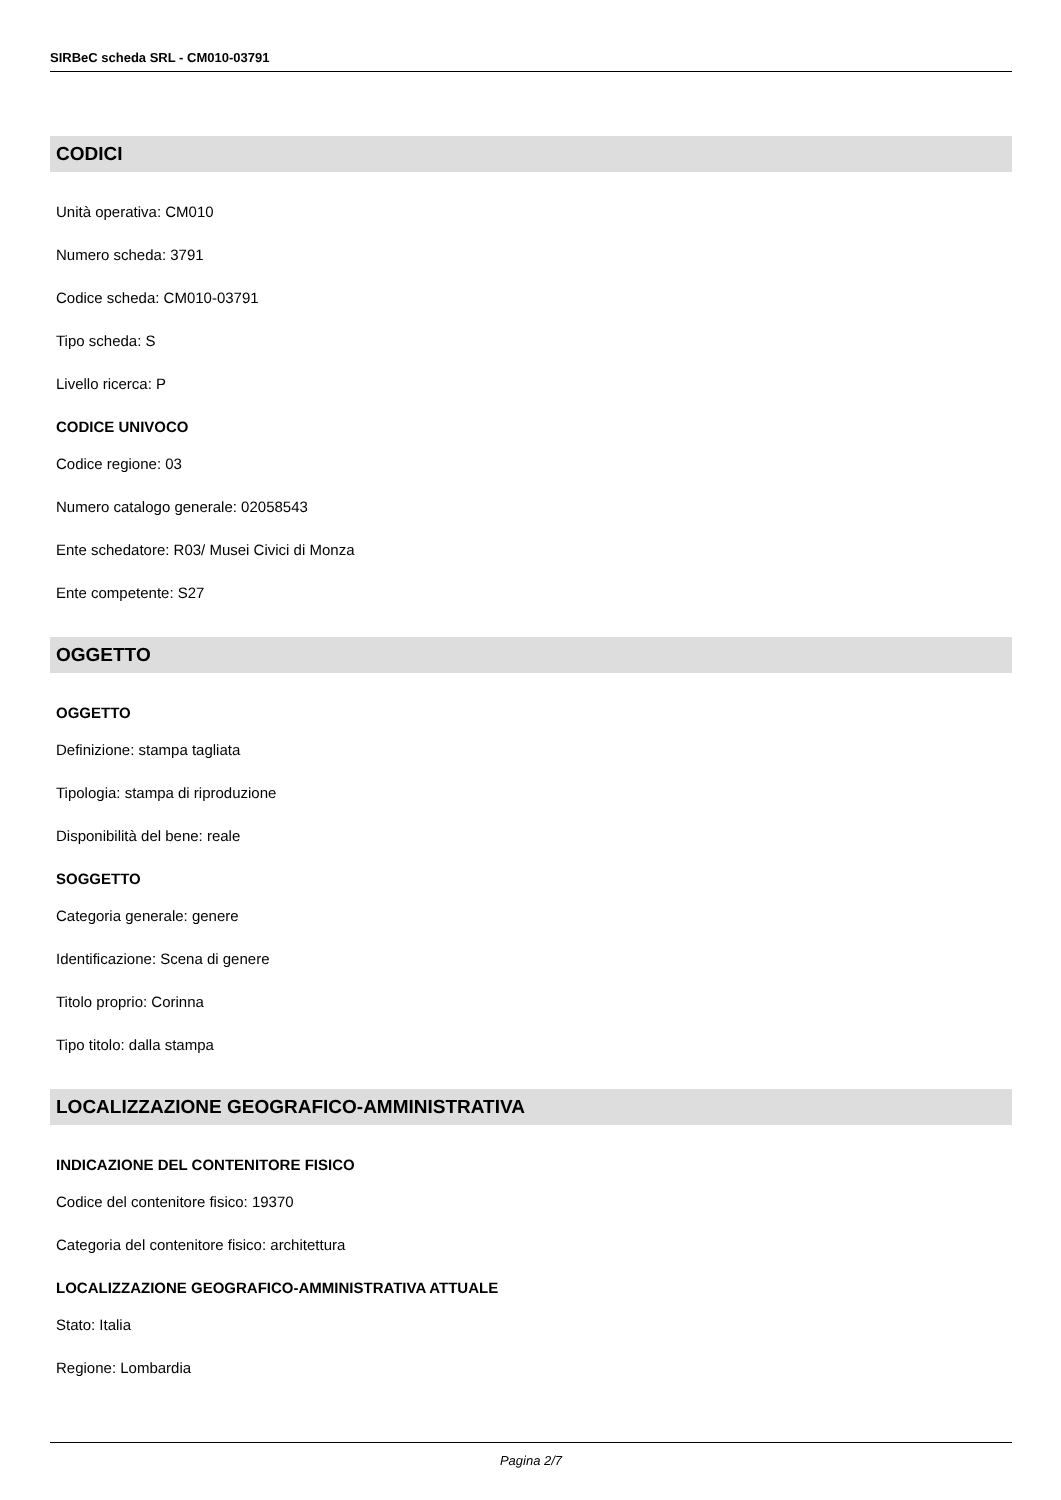SIRBeC scheda SRL - CM010-03791
CODICI
Unità operativa: CM010
Numero scheda: 3791
Codice scheda: CM010-03791
Tipo scheda: S
Livello ricerca: P
CODICE UNIVOCO
Codice regione: 03
Numero catalogo generale: 02058543
Ente schedatore: R03/ Musei Civici di Monza
Ente competente: S27
OGGETTO
OGGETTO
Definizione: stampa tagliata
Tipologia: stampa di riproduzione
Disponibilità del bene: reale
SOGGETTO
Categoria generale: genere
Identificazione: Scena di genere
Titolo proprio: Corinna
Tipo titolo: dalla stampa
LOCALIZZAZIONE GEOGRAFICO-AMMINISTRATIVA
INDICAZIONE DEL CONTENITORE FISICO
Codice del contenitore fisico: 19370
Categoria del contenitore fisico: architettura
LOCALIZZAZIONE GEOGRAFICO-AMMINISTRATIVA ATTUALE
Stato: Italia
Regione: Lombardia
Pagina 2/7